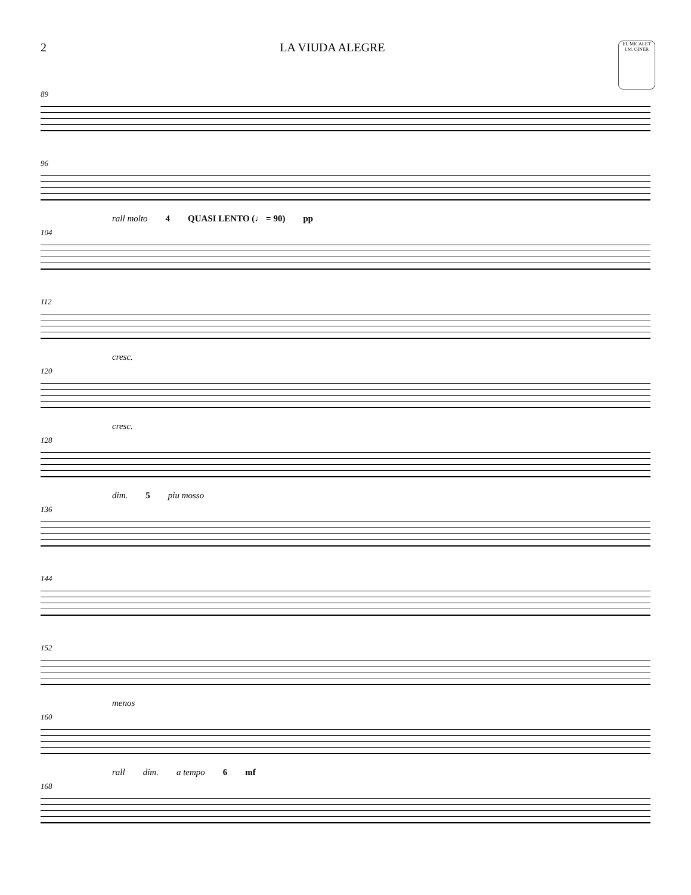2 LA VIUDA ALEGRE
EL MICALET I.M. GINER
89
96
rall molto 4 QUASI LENTO (♩ = 90) pp
104
112
cresc.
120
cresc.
128
dim. 5 piu mosso
136
144
152
menos
160
rall dim. a tempo 6 mf
168